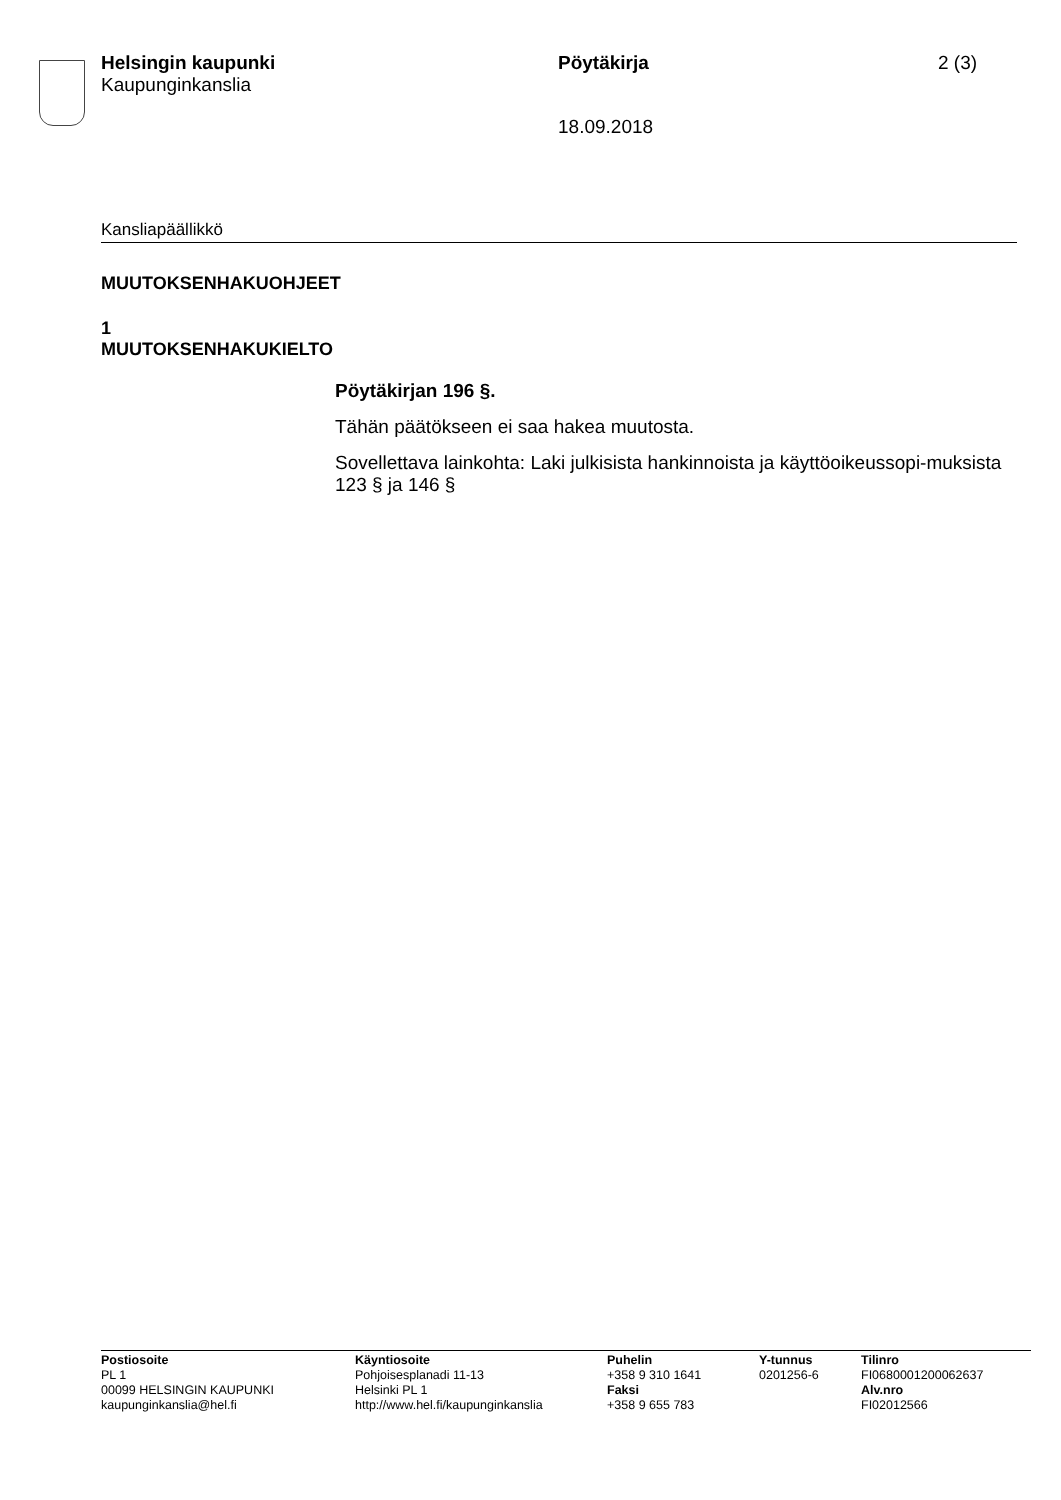Helsingin kaupunki
Kaupunginkanslia
Pöytäkirja 2 (3)
18.09.2018
Kansliapäällikkö
MUUTOKSENHAKUOHJEET
1
MUUTOKSENHAKUKIELTO
Pöytäkirjan 196 §.
Tähän päätökseen ei saa hakea muutosta.
Sovellettava lainkohta: Laki julkisista hankinnoista ja käyttöoikeussopi-muksista 123 § ja 146 §
Postiosoite
PL 1
00099 HELSINGIN KAUPUNKI
kaupunginkanslia@hel.fi
Käyntiosoite
Pohjoisesplanadi 11-13
Helsinki PL 1
http://www.hel.fi/kaupunginkanslia
Puhelin
+358 9 310 1641
Faksi
+358 9 655 783
Y-tunnus
0201256-6
Tilinro
FI0680001200062637
Alv.nro
FI02012566